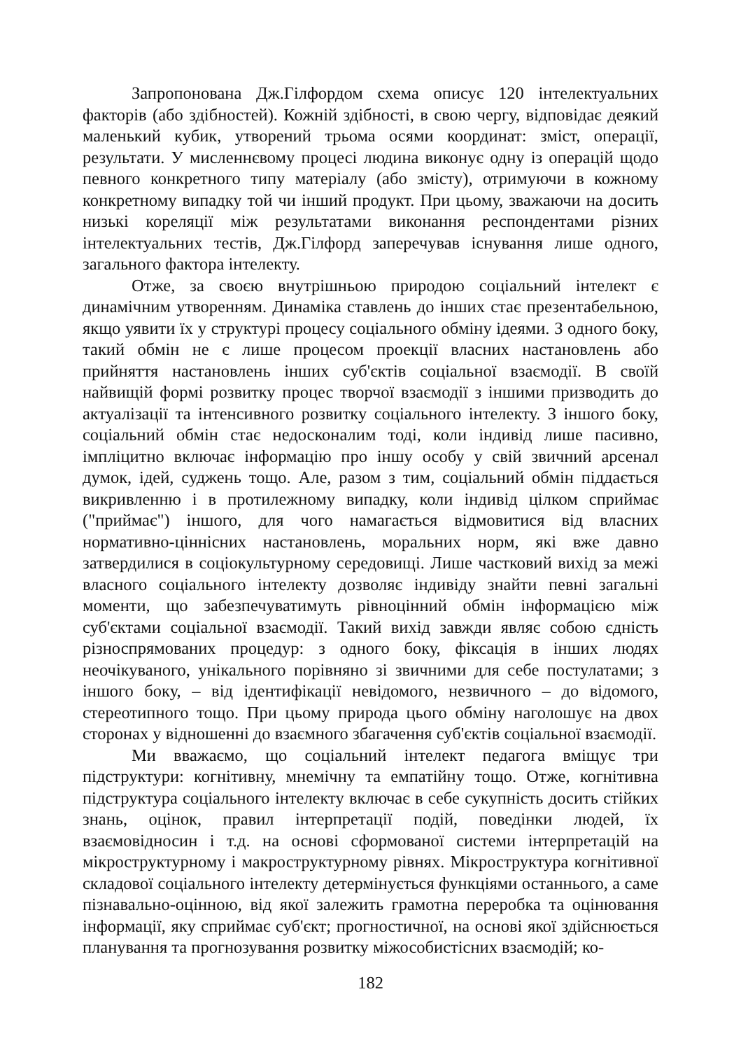Запропонована Дж.Гілфордом схема описує 120 інтелектуальних факторів (або здібностей). Кожній здібності, в свою чергу, відповідає деякий маленький кубик, утворений трьома осями координат: зміст, операції, результати. У мисленнєвому процесі людина виконує одну із операцій щодо певного конкретного типу матеріалу (або змісту), отримуючи в кожному конкретному випадку той чи інший продукт. При цьому, зважаючи на досить низькі кореляції між результатами виконання респондентами різних інтелектуальних тестів, Дж.Гілфорд заперечував існування лише одного, загального фактора інтелекту.
Отже, за своєю внутрішньою природою соціальний інтелект є динамічним утворенням. Динаміка ставлень до інших стає презентабельною, якщо уявити їх у структурі процесу соціального обміну ідеями. З одного боку, такий обмін не є лише процесом проекції власних настановлень або прийняття настановлень інших суб'єктів соціальної взаємодії. В своїй найвищій формі розвитку процес творчої взаємодії з іншими призводить до актуалізації та інтенсивного розвитку соціального інтелекту. З іншого боку, соціальний обмін стає недосконалим тоді, коли індивід лише пасивно, імпліцитно включає інформацію про іншу особу у свій звичний арсенал думок, ідей, суджень тощо. Але, разом з тим, соціальний обмін піддається викривленню і в протилежному випадку, коли індивід цілком сприймає ("приймає") іншого, для чого намагається відмовитися від власних нормативно-ціннісних настановлень, моральних норм, які вже давно затвердилися в соціокультурному середовищі. Лише частковий вихід за межі власного соціального інтелекту дозволяє індивіду знайти певні загальні моменти, що забезпечуватимуть рівноцінний обмін інформацією між суб'єктами соціальної взаємодії. Такий вихід завжди являє собою єдність різноспрямованих процедур: з одного боку, фіксація в інших людях неочікуваного, унікального порівняно зі звичними для себе постулатами; з іншого боку, – від ідентифікації невідомого, незвичного – до відомого, стереотипного тощо. При цьому природа цього обміну наголошує на двох сторонах у відношенні до взаємного збагачення суб'єктів соціальної взаємодії.
Ми вважаємо, що соціальний інтелект педагога вміщує три підструктури: когнітивну, мнемічну та емпатійну тощо. Отже, когнітивна підструктура соціального інтелекту включає в себе сукупність досить стійких знань, оцінок, правил інтерпретації подій, поведінки людей, їх взаємовідносин і т.д. на основі сформованої системи інтерпретацій на мікроструктурному і макроструктурному рівнях. Мікроструктура когнітивної складової соціального інтелекту детермінується функціями останнього, а саме пізнавально-оцінною, від якої залежить грамотна переробка та оцінювання інформації, яку сприймає суб'єкт; прогностичної, на основі якої здійснюється планування та прогнозування розвитку міжособистісних взаємодій; ко-
182